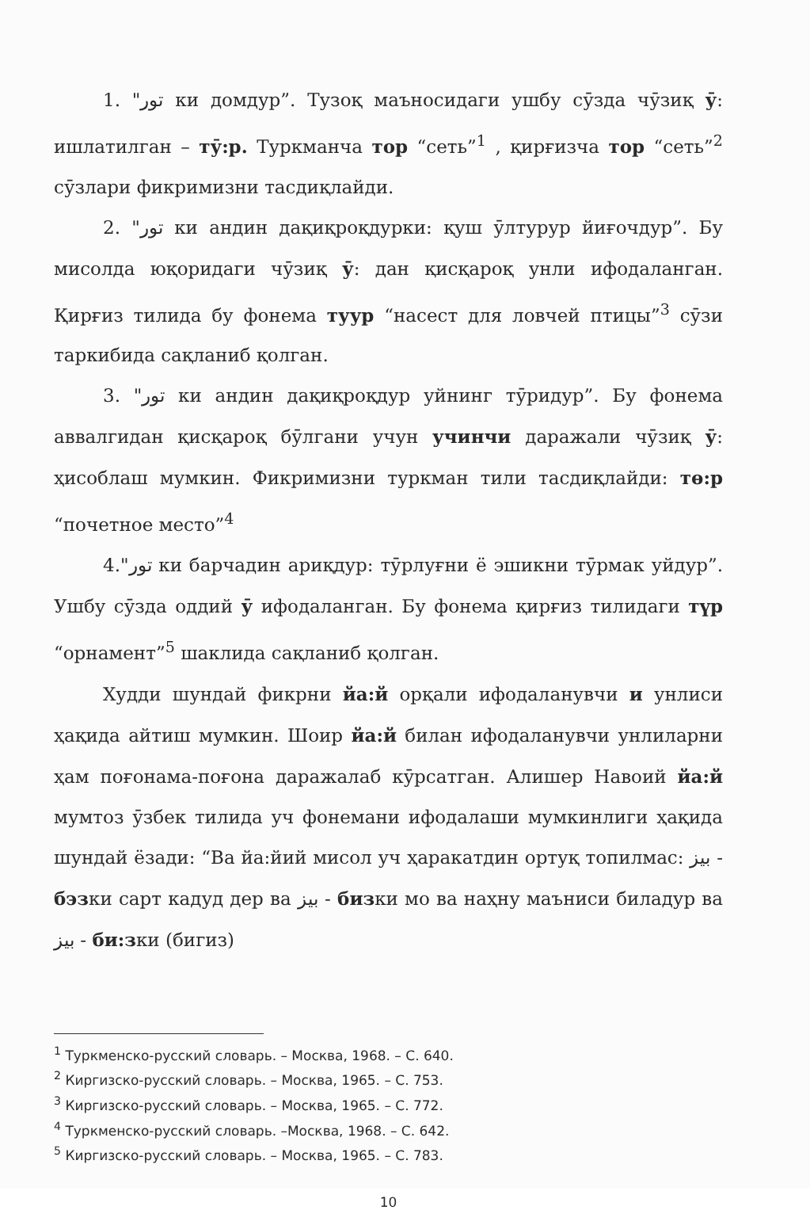1. "تور ки домдур”. Тузоқ маъносидаги ушбу сӯзда чӯзиқ ӯ: ишлатилган – тӯ:р. Туркманча тор “сеть”<sup>1</sup> , қирғизча тор “сеть”<sup>2</sup> сӯзлари фикримизни тасдиқлайди.
2. "تور ки андин дақиқроқдурки: қуш ӯлтурур йиғочдур”. Бу мисолда юқоридаги чӯзиқ ӯ: дан қисқароқ унли ифодаланган. Қирғиз тилида бу фонема туур “насест для ловчей птицы”<sup>3</sup> сӯзи таркибида сақланиб қолган.
3. "تور ки андин дақиқроқдур уйнинг тӯридур”. Бу фонема аввалгидан қисқароқ бӯлгани учун учинчи даражали чӯзиқ ӯ: ҳисоблаш мумкин. Фикримизни туркман тили тасдиқлайди: тө:р “почетное место”<sup>4</sup>
4."تور ки барчадин ариқдур: тӯрлуғни ё эшикни тӯрмак уйдур”. Ушбу сӯзда оддий ӯ ифодаланган. Бу фонема қирғиз тилидаги түр “орнамент”<sup>5</sup> шаклида сақланиб қолган.
Худди шундай фикрни йа:й орқали ифодаланувчи и унлиси ҳақида айтиш мумкин. Шоир йа:й билан ифодаланувчи унлиларни ҳам поғонама-поғона даражалаб кӯрсатган. Алишер Навоий йа:й мумтоз ӯзбек тилида уч фонемани ифодалаши мумкинлиги ҳақида шундай ёзади: “Ва йа:йий мисол уч ҳаракатдин ортуқ топилмас: بيز - бэзки сарт кадуд дер ва بيز - бизки мо ва наҳну маъниси биладур ва بيز - би:зки (бигиз)
<sup>1</sup> Туркменско-русский словарь. – Москва, 1968. – С. 640.
<sup>2</sup> Киргизско-русский словарь. – Москва, 1965. – С. 753.
<sup>3</sup> Киргизско-русский словарь. – Москва, 1965. – С. 772.
<sup>4</sup> Туркменско-русский словарь. –Москва, 1968. – С. 642.
<sup>5</sup> Киргизско-русский словарь. – Москва, 1965. – С. 783.
10